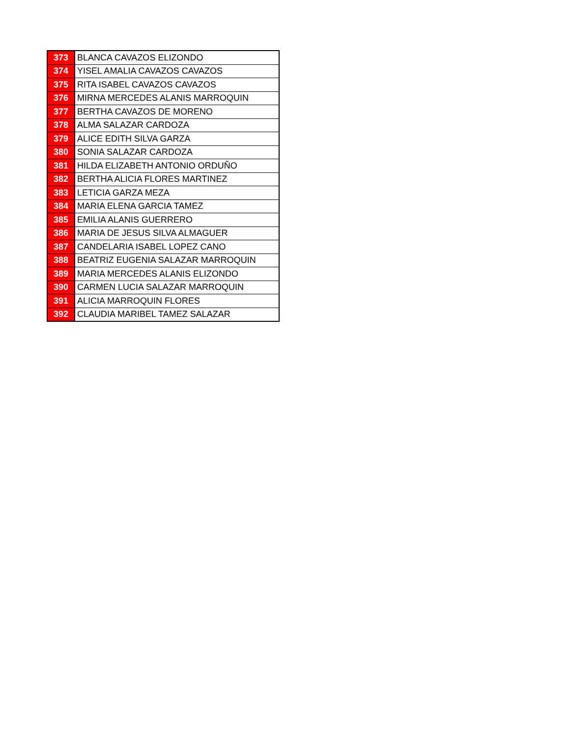| 373 | BLANCA CAVAZOS ELIZONDO |
| 374 | YISEL AMALIA CAVAZOS CAVAZOS |
| 375 | RITA ISABEL CAVAZOS CAVAZOS |
| 376 | MIRNA MERCEDES ALANIS MARROQUIN |
| 377 | BERTHA CAVAZOS DE MORENO |
| 378 | ALMA SALAZAR CARDOZA |
| 379 | ALICE EDITH SILVA GARZA |
| 380 | SONIA SALAZAR CARDOZA |
| 381 | HILDA ELIZABETH ANTONIO ORDUÑO |
| 382 | BERTHA ALICIA FLORES MARTINEZ |
| 383 | LETICIA GARZA MEZA |
| 384 | MARIA ELENA GARCIA TAMEZ |
| 385 | EMILIA ALANIS GUERRERO |
| 386 | MARIA DE JESUS SILVA ALMAGUER |
| 387 | CANDELARIA ISABEL LOPEZ CANO |
| 388 | BEATRIZ EUGENIA SALAZAR MARROQUIN |
| 389 | MARIA MERCEDES ALANIS ELIZONDO |
| 390 | CARMEN LUCIA SALAZAR MARROQUIN |
| 391 | ALICIA MARROQUIN FLORES |
| 392 | CLAUDIA MARIBEL TAMEZ SALAZAR |